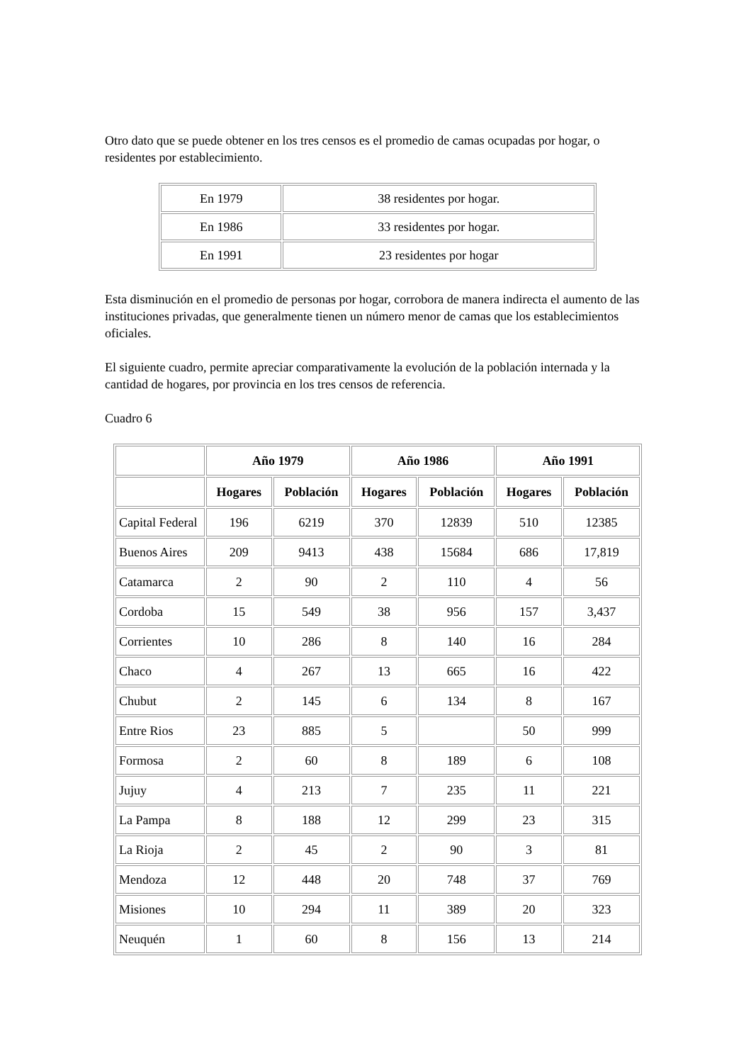Otro dato que se puede obtener en los tres censos es el promedio de camas ocupadas por hogar, o residentes por establecimiento.
| En 1979 | 38 residentes por hogar. |
| En 1986 | 33 residentes por hogar. |
| En 1991 | 23 residentes por hogar |
Esta disminución en el promedio de personas por hogar, corrobora de manera indirecta el aumento de las instituciones privadas, que generalmente tienen un número menor de camas que los establecimientos oficiales.
El siguiente cuadro, permite apreciar comparativamente la evolución de la población internada y la cantidad de hogares, por provincia en los tres censos de referencia.
Cuadro 6
| | Año 1979 | | Año 1986 | | Año 1991 | |
| --- | --- | --- | --- | --- | --- | --- |
| | Hogares | Población | Hogares | Población | Hogares | Población |
| Capital Federal | 196 | 6219 | 370 | 12839 | 510 | 12385 |
| Buenos Aires | 209 | 9413 | 438 | 15684 | 686 | 17,819 |
| Catamarca | 2 | 90 | 2 | 110 | 4 | 56 |
| Cordoba | 15 | 549 | 38 | 956 | 157 | 3,437 |
| Corrientes | 10 | 286 | 8 | 140 | 16 | 284 |
| Chaco | 4 | 267 | 13 | 665 | 16 | 422 |
| Chubut | 2 | 145 | 6 | 134 | 8 | 167 |
| Entre Rios | 23 | 885 | 5 | | 50 | 999 |
| Formosa | 2 | 60 | 8 | 189 | 6 | 108 |
| Jujuy | 4 | 213 | 7 | 235 | 11 | 221 |
| La Pampa | 8 | 188 | 12 | 299 | 23 | 315 |
| La Rioja | 2 | 45 | 2 | 90 | 3 | 81 |
| Mendoza | 12 | 448 | 20 | 748 | 37 | 769 |
| Misiones | 10 | 294 | 11 | 389 | 20 | 323 |
| Neuquén | 1 | 60 | 8 | 156 | 13 | 214 |